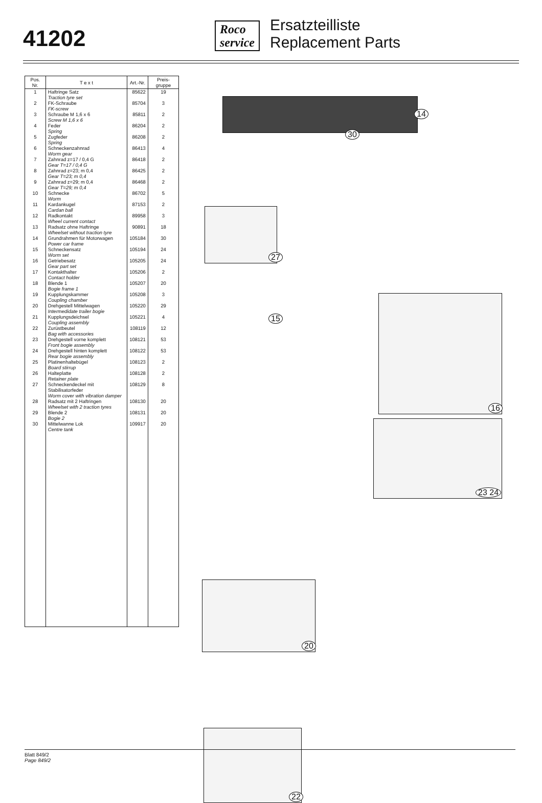41202
Roco
service
Ersatzteilliste
Replacement Parts
| Pos. Nr. | T e x t | Art.-Nr. | Preis-gruppe |
| --- | --- | --- | --- |
| 1 | Haftringe Satz Traction tyre set | 85622 | 19 |
| 2 | FK-Schraube FK-screw | 85704 | 3 |
| 3 | Schraube M 1,6 x 6 Screw M 1,6 x 6 | 85811 | 2 |
| 4 | Feder Spring | 86204 | 2 |
| 5 | Zugfeder Spring | 86208 | 2 |
| 6 | Schneckenzahnrad Worm gear | 86413 | 4 |
| 7 | Zahnrad z=17 / 0,4 G Gear T=17 / 0,4 G | 86418 | 2 |
| 8 | Zahnrad z=23; m 0,4 Gear T=23; m 0,4 | 86425 | 2 |
| 9 | Zahnrad z=29; m 0,4 Gear T=29; m 0,4 | 86468 | 2 |
| 10 | Schnecke Worm | 86702 | 5 |
| 11 | Kardankugel Cardan ball | 87153 | 2 |
| 12 | Radkontakt Wheel current contact | 89958 | 3 |
| 13 | Radsatz ohne Haftringe Wheelset without traction tyre | 90891 | 18 |
| 14 | Grundrahmen für Motorwagen Power car frame | 105184 | 30 |
| 15 | Schneckensatz Worm set | 105194 | 24 |
| 16 | Getriebesatz Gear part set | 105205 | 24 |
| 17 | Kontakthalter Contact holder | 105206 | 2 |
| 18 | Blende 1 Bogie frame 1 | 105207 | 20 |
| 19 | Kupplungskammer Coupling chamber | 105208 | 3 |
| 20 | Drehgestell Mittelwagen Intermedidate trailer bogie | 105220 | 29 |
| 21 | Kupplungsdeichsel Coupling assembly | 105221 | 4 |
| 22 | Zurüstbeutel Bag with accessories | 108119 | 12 |
| 23 | Drehgestell vorne komplett Front bogie assembly | 108121 | 53 |
| 24 | Drehgestell hinten komplett Rear bogie assembly | 108122 | 53 |
| 25 | Platinenhaltebügel Board stirrup | 108123 | 2 |
| 26 | Halteplatte Retainer plate | 108128 | 2 |
| 27 | Schneckendeckel mit Stabilisatorfeder Worm cover with vibration damper | 108129 | 8 |
| 28 | Radsatz mit 2 Haftringen Wheelset with 2 traction tyres | 108130 | 20 |
| 29 | Blende 2 Bogie 2 | 108131 | 20 |
| 30 | Mittelwanne Lok Centre tank | 109917 | 20 |
30
14
27
15
16
23 24
20
22
Blatt 849/2
Page 849/2